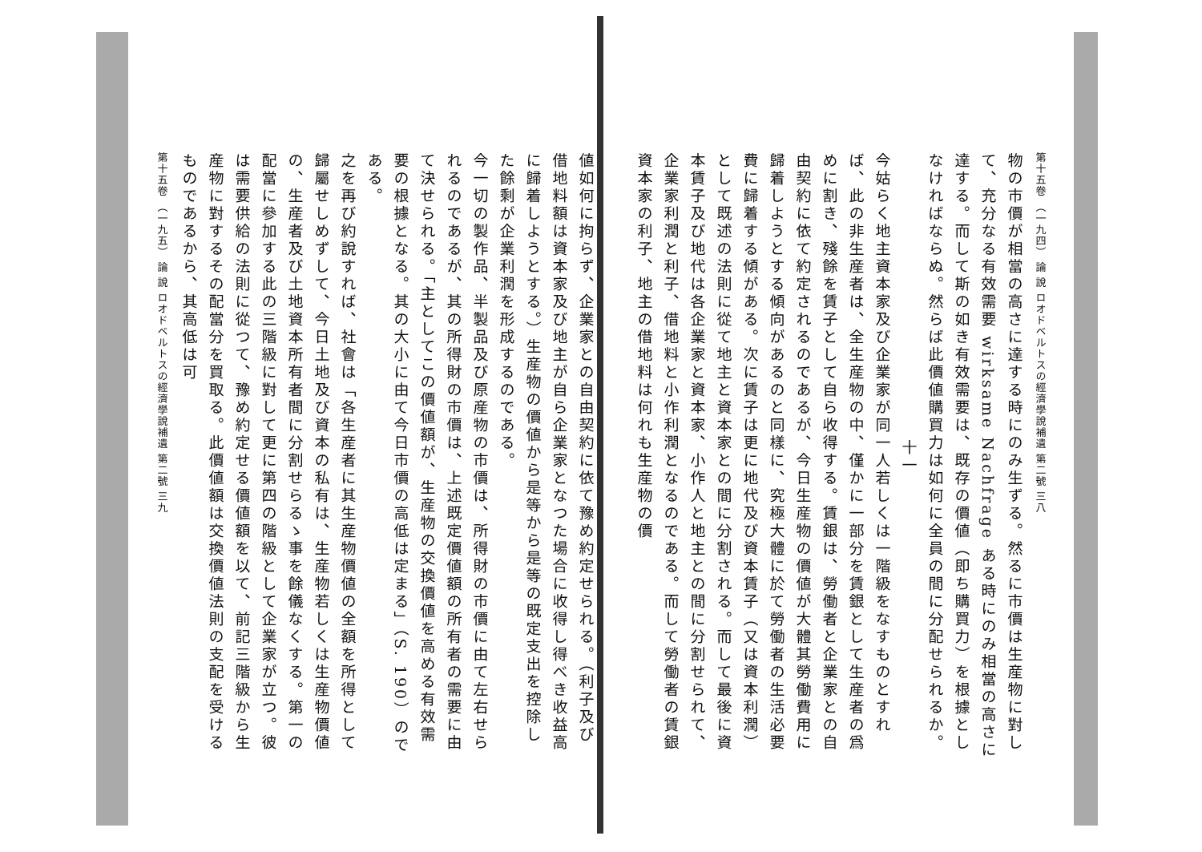第十五卷 （一九四） 論 說 ロオドベルトスの經濟學說補遺 第二號 三八
物の市價が相當の高さに達する時にのみ生ずる。然るに市價は生産物に對して、充分なる有效需要 wirksame Nachfrage ある時にのみ相當の高さに達する。而して斯の如き有效需要は、既存の價値（即ち購買力）を根據としなければならぬ。然らば此價値購買力は如何に全員の間に分配せられるか。
十一
今姑らく地主資本家及び企業家が同一人若しくは一階級をなすものとすれば、此の非生産者は、全生産物の中、僅かに一部分を賃銀として生産者の爲めに割き、殘餘を賃子として自ら收得する。賃銀は、勞働者と企業家との自由契約に依て約定されるのであるが、今日生産物の價値が大體其勞働費用に歸着しようとする傾向があるのと同樣に、究極大體に於て勞働者の生活必要費に歸着する傾がある。次に賃子は更に地代及び資本賃子（又は資本利潤）として既述の法則に從て地主と資本家との間に分割される。而して最後に資本賃子及び地代は各企業家と資本家、小作人と地主との間に分割せられて、企業家利潤と利子、借地料と小作利潤となるのである。而して勞働者の賃銀資本家の利子、地主の借地料は何れも生産物の價
値如何に拘らず、企業家との自由契約に依て豫め約定せられる。（利子及び借地料額は資本家及び地主が自ら企業家となつた場合に收得し得べき收益高に歸着しようとする。）生産物の價値から是等から是等の既定支出を控除した餘剩が企業利潤を形成するのである。
今一切の製作品、半製品及び原産物の市價は、所得財の市價に由て左右せられるのであるが、其の所得財の市價は、上述既定價値額の所有者の需要に由て決せられる。「主としてこの價値額が、生産物の交換價値を高める有效需要の根據となる。其の大小に由て今日市價の高低は定まる」（S. 190）のである。
之を再び約說すれば、社會は「各生産者に其生産物價値の全額を所得として歸屬せしめずして、今日土地及び資本の私有は、生産物若しくは生産物價値の、生産者及び土地資本所有者間に分割せらるゝ事を餘儀なくする。第一の配當に參加する此の三階級に對して更に第四の階級として企業家が立つ。彼は需要供給の法則に從つて、豫め約定せる價値額を以て、前記三階級から生産物に對するその配當分を買取る。此價値額は交換價値法則の支配を受けるものであるから、其高低は可
第十五卷 （一九五） 論 說 ロオドベルトスの經濟學說補遺 第二號 三九